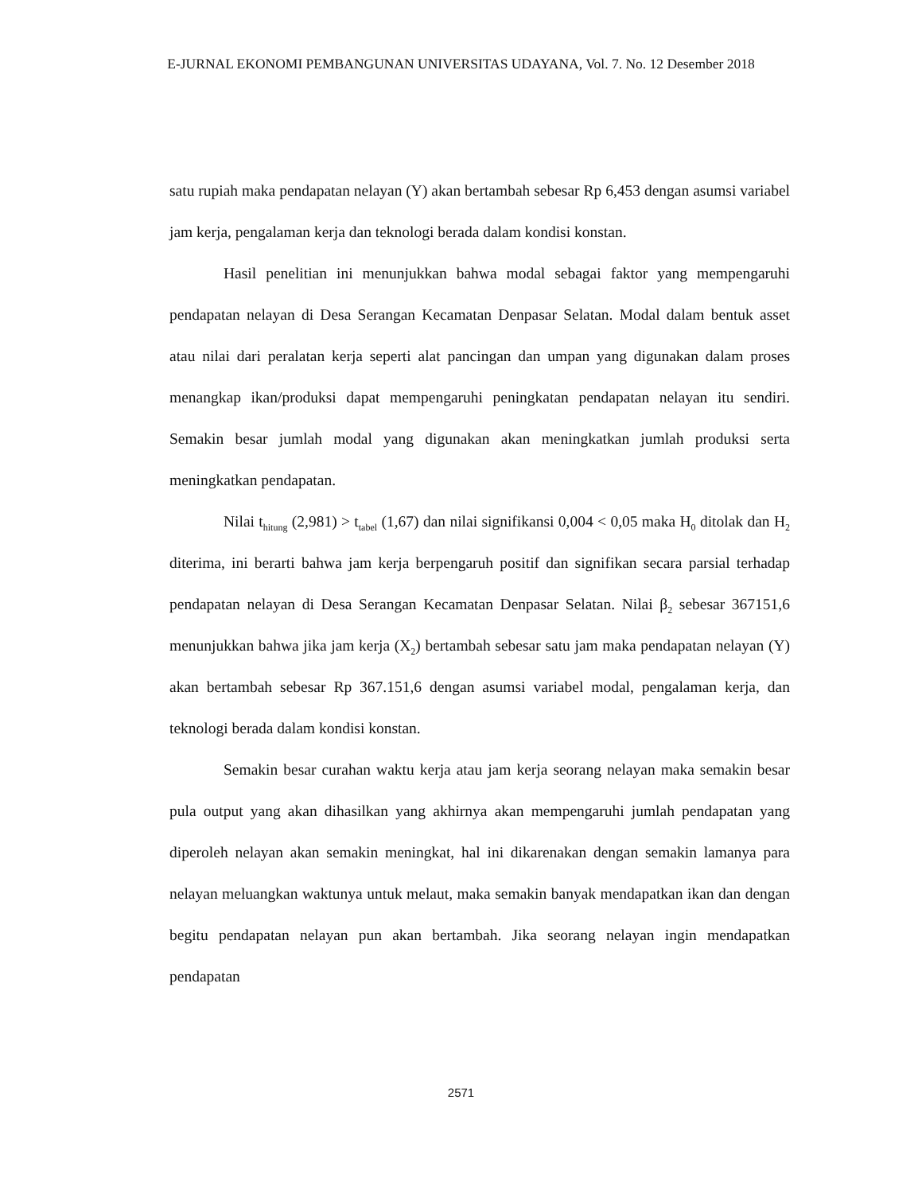E-JURNAL EKONOMI PEMBANGUNAN UNIVERSITAS UDAYANA, Vol. 7. No. 12 Desember 2018
satu rupiah maka pendapatan nelayan (Y) akan bertambah sebesar Rp 6,453 dengan asumsi variabel jam kerja, pengalaman kerja dan teknologi berada dalam kondisi konstan.
Hasil penelitian ini menunjukkan bahwa modal sebagai faktor yang mempengaruhi pendapatan nelayan di Desa Serangan Kecamatan Denpasar Selatan. Modal dalam bentuk asset atau nilai dari peralatan kerja seperti alat pancingan dan umpan yang digunakan dalam proses menangkap ikan/produksi dapat mempengaruhi peningkatan pendapatan nelayan itu sendiri. Semakin besar jumlah modal yang digunakan akan meningkatkan jumlah produksi serta meningkatkan pendapatan.
Nilai t<sub>hitung</sub> (2,981) > t<sub>tabel</sub> (1,67) dan nilai signifikansi 0,004 < 0,05 maka H<sub>0</sub> ditolak dan H<sub>2</sub> diterima, ini berarti bahwa jam kerja berpengaruh positif dan signifikan secara parsial terhadap pendapatan nelayan di Desa Serangan Kecamatan Denpasar Selatan. Nilai β<sub>2</sub> sebesar 367151,6 menunjukkan bahwa jika jam kerja (X<sub>2</sub>) bertambah sebesar satu jam maka pendapatan nelayan (Y) akan bertambah sebesar Rp 367.151,6 dengan asumsi variabel modal, pengalaman kerja, dan teknologi berada dalam kondisi konstan.
Semakin besar curahan waktu kerja atau jam kerja seorang nelayan maka semakin besar pula output yang akan dihasilkan yang akhirnya akan mempengaruhi jumlah pendapatan yang diperoleh nelayan akan semakin meningkat, hal ini dikarenakan dengan semakin lamanya para nelayan meluangkan waktunya untuk melaut, maka semakin banyak mendapatkan ikan dan dengan begitu pendapatan nelayan pun akan bertambah. Jika seorang nelayan ingin mendapatkan pendapatan
2571